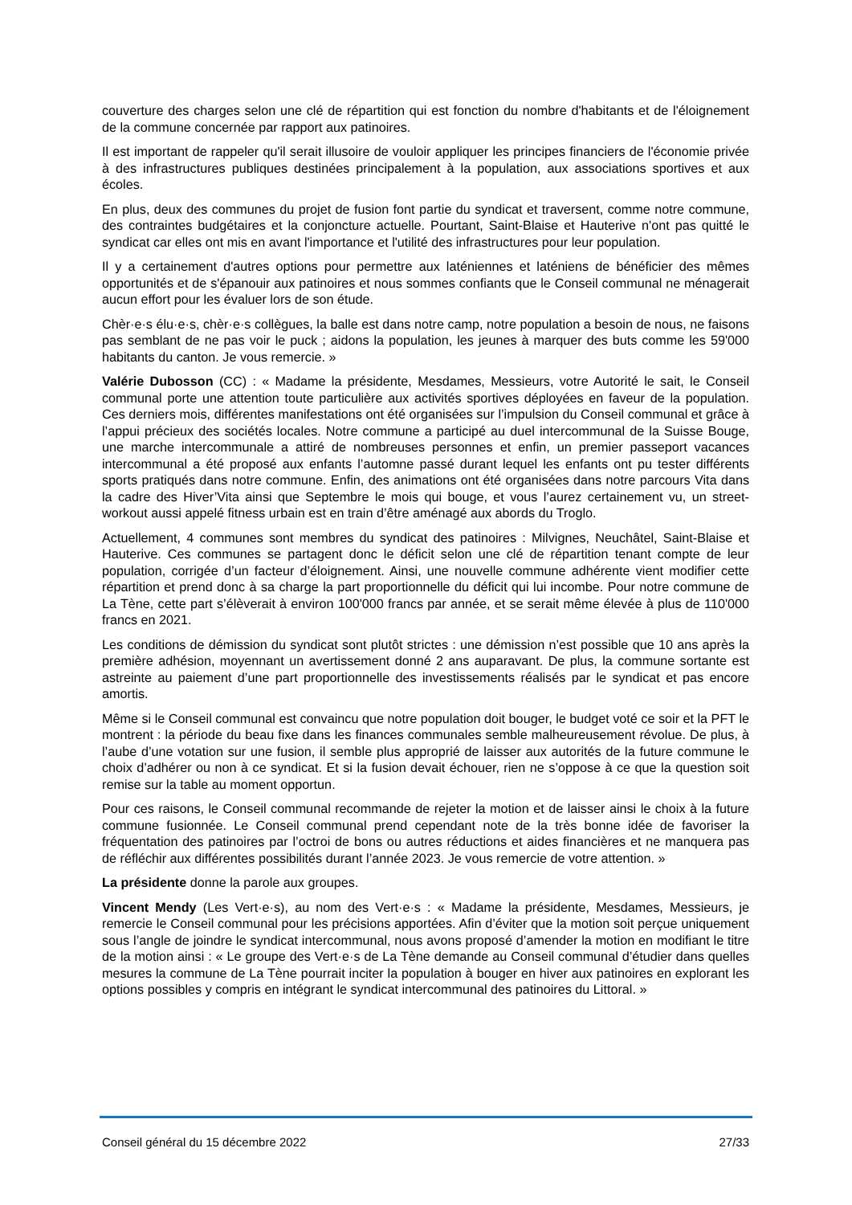couverture des charges selon une clé de répartition qui est fonction du nombre d'habitants et de l'éloignement de la commune concernée par rapport aux patinoires.
Il est important de rappeler qu'il serait illusoire de vouloir appliquer les principes financiers de l'économie privée à des infrastructures publiques destinées principalement à la population, aux associations sportives et aux écoles.
En plus, deux des communes du projet de fusion font partie du syndicat et traversent, comme notre commune, des contraintes budgétaires et la conjoncture actuelle. Pourtant, Saint-Blaise et Hauterive n'ont pas quitté le syndicat car elles ont mis en avant l'importance et l'utilité des infrastructures pour leur population.
Il y a certainement d'autres options pour permettre aux laténiennes et laténiens de bénéficier des mêmes opportunités et de s'épanouir aux patinoires et nous sommes confiants que le Conseil communal ne ménagerait aucun effort pour les évaluer lors de son étude.
Chèr·e·s élu·e·s, chèr·e·s collègues, la balle est dans notre camp, notre population a besoin de nous, ne faisons pas semblant de ne pas voir le puck ; aidons la population, les jeunes à marquer des buts comme les 59'000 habitants du canton. Je vous remercie. »
Valérie Dubosson (CC) : « Madame la présidente, Mesdames, Messieurs, votre Autorité le sait, le Conseil communal porte une attention toute particulière aux activités sportives déployées en faveur de la population. Ces derniers mois, différentes manifestations ont été organisées sur l’impulsion du Conseil communal et grâce à l’appui précieux des sociétés locales. Notre commune a participé au duel intercommunal de la Suisse Bouge, une marche intercommunale a attiré de nombreuses personnes et enfin, un premier passeport vacances intercommunal a été proposé aux enfants l’automne passé durant lequel les enfants ont pu tester différents sports pratiqués dans notre commune. Enfin, des animations ont été organisées dans notre parcours Vita dans la cadre des Hiver’Vita ainsi que Septembre le mois qui bouge, et vous l’aurez certainement vu, un street-workout aussi appelé fitness urbain est en train d’être aménagé aux abords du Troglo.
Actuellement, 4 communes sont membres du syndicat des patinoires : Milvignes, Neuchâtel, Saint-Blaise et Hauterive. Ces communes se partagent donc le déficit selon une clé de répartition tenant compte de leur population, corrigée d’un facteur d’éloignement. Ainsi, une nouvelle commune adhérente vient modifier cette répartition et prend donc à sa charge la part proportionnelle du déficit qui lui incombe. Pour notre commune de La Tène, cette part s’élèverait à environ 100'000 francs par année, et se serait même élevée à plus de 110'000 francs en 2021.
Les conditions de démission du syndicat sont plutôt strictes : une démission n’est possible que 10 ans après la première adhésion, moyennant un avertissement donné 2 ans auparavant. De plus, la commune sortante est astreinte au paiement d’une part proportionnelle des investissements réalisés par le syndicat et pas encore amortis.
Même si le Conseil communal est convaincu que notre population doit bouger, le budget voté ce soir et la PFT le montrent : la période du beau fixe dans les finances communales semble malheureusement révolue. De plus, à l’aube d’une votation sur une fusion, il semble plus approprié de laisser aux autorités de la future commune le choix d’adhérer ou non à ce syndicat. Et si la fusion devait échouer, rien ne s’oppose à ce que la question soit remise sur la table au moment opportun.
Pour ces raisons, le Conseil communal recommande de rejeter la motion et de laisser ainsi le choix à la future commune fusionnée. Le Conseil communal prend cependant note de la très bonne idée de favoriser la fréquentation des patinoires par l’octroi de bons ou autres réductions et aides financières et ne manquera pas de réfléchir aux différentes possibilités durant l’année 2023. Je vous remercie de votre attention. »
La présidente donne la parole aux groupes.
Vincent Mendy (Les Vert·e·s), au nom des Vert·e·s : « Madame la présidente, Mesdames, Messieurs, je remercie le Conseil communal pour les précisions apportées. Afin d’éviter que la motion soit perçue uniquement sous l’angle de joindre le syndicat intercommunal, nous avons proposé d’amender la motion en modifiant le titre de la motion ainsi : « Le groupe des Vert·e·s de La Tène demande au Conseil communal d’étudier dans quelles mesures la commune de La Tène pourrait inciter la population à bouger en hiver aux patinoires en explorant les options possibles y compris en intégrant le syndicat intercommunal des patinoires du Littoral. »
Conseil général du 15 décembre 2022 27/33